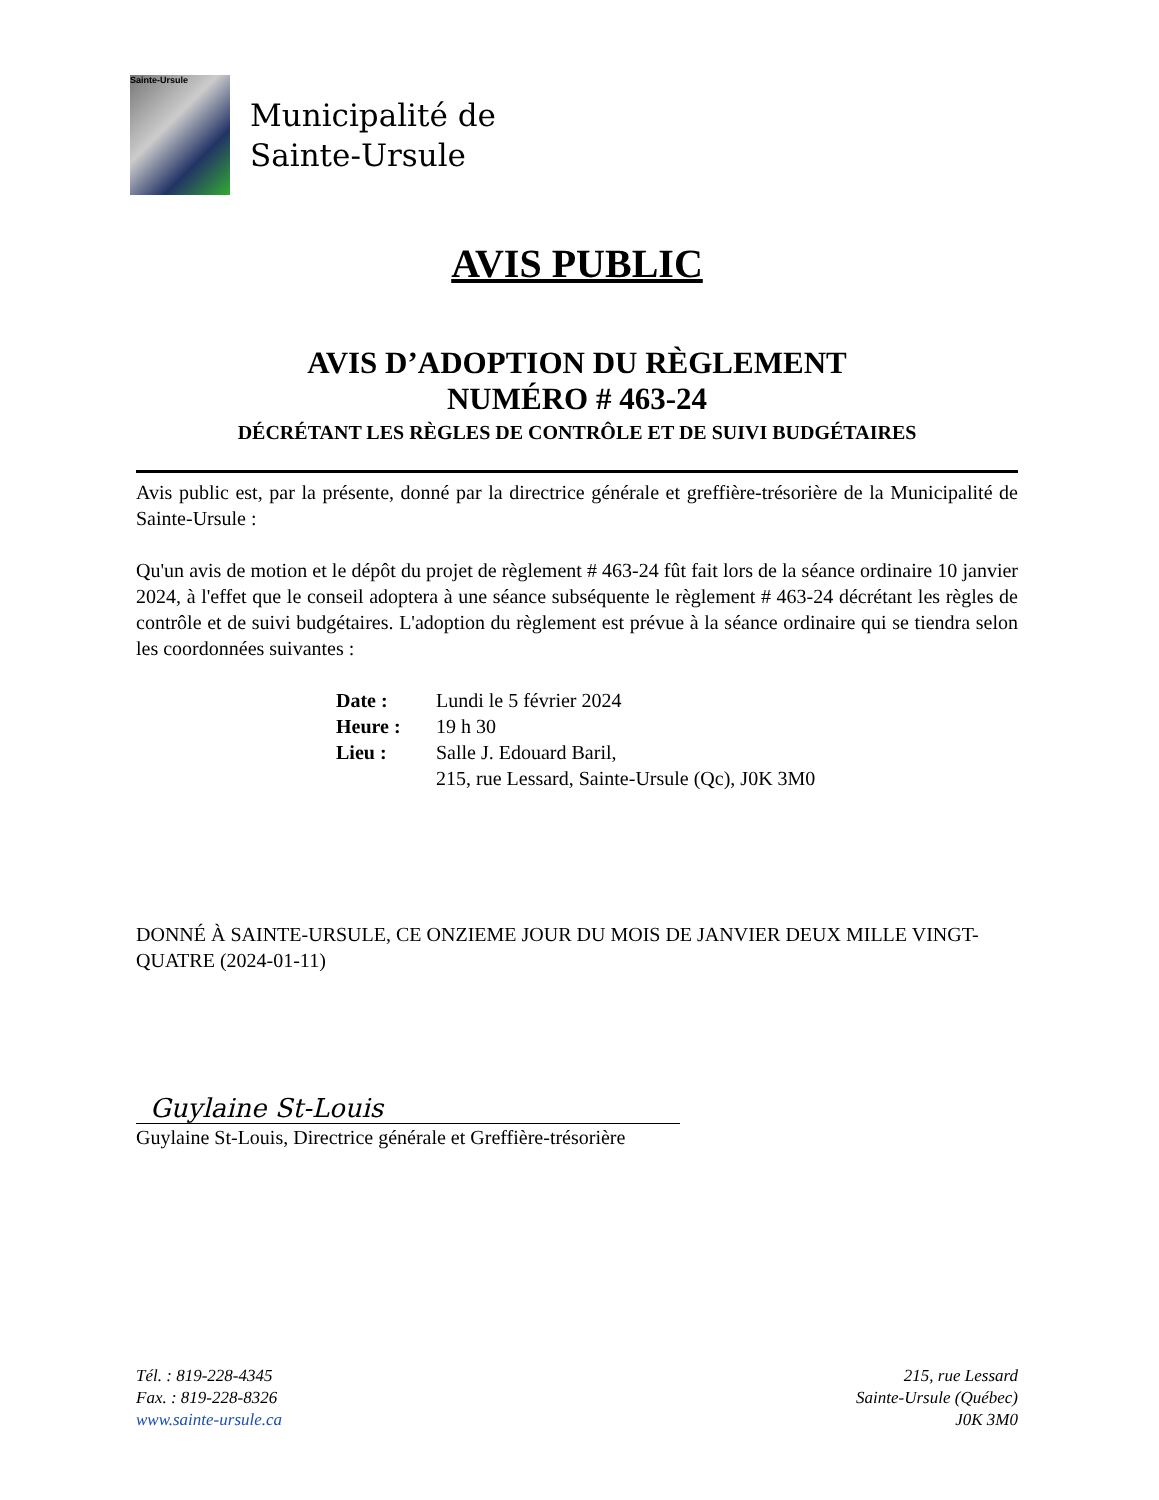Sainte-Ursule
Municipalité de
Sainte-Ursule
AVIS PUBLIC
AVIS D’ADOPTION DU RÈGLEMENT
NUMÉRO # 463-24
DÉCRÉTANT LES RÈGLES DE CONTRÔLE ET DE SUIVI BUDGÉTAIRES
Avis public est, par la présente, donné par la directrice générale et greffière-trésorière de la Municipalité de Sainte-Ursule :
Qu'un avis de motion et le dépôt du projet de règlement # 463-24 fût fait lors de la séance ordinaire 10 janvier 2024, à l'effet que le conseil adoptera à une séance subséquente le règlement # 463-24 décrétant les règles de contrôle et de suivi budgétaires. L'adoption du règlement est prévue à la séance ordinaire qui se tiendra selon les coordonnées suivantes :
| Date : | Lundi le 5 février 2024 |
| Heure : | 19 h 30 |
| Lieu : | Salle J. Edouard Baril, 215, rue Lessard, Sainte-Ursule (Qc), J0K 3M0 |
DONNÉ À SAINTE-URSULE, CE ONZIEME JOUR DU MOIS DE JANVIER DEUX MILLE VINGT-QUATRE (2024-01-11)
Guylaine St-Louis
Guylaine St-Louis, Directrice générale et Greffière-trésorière
Tél. : 819-228-4345
Fax. : 819-228-8326
www.sainte-ursule.ca
215, rue Lessard
Sainte-Ursule (Québec)
J0K 3M0